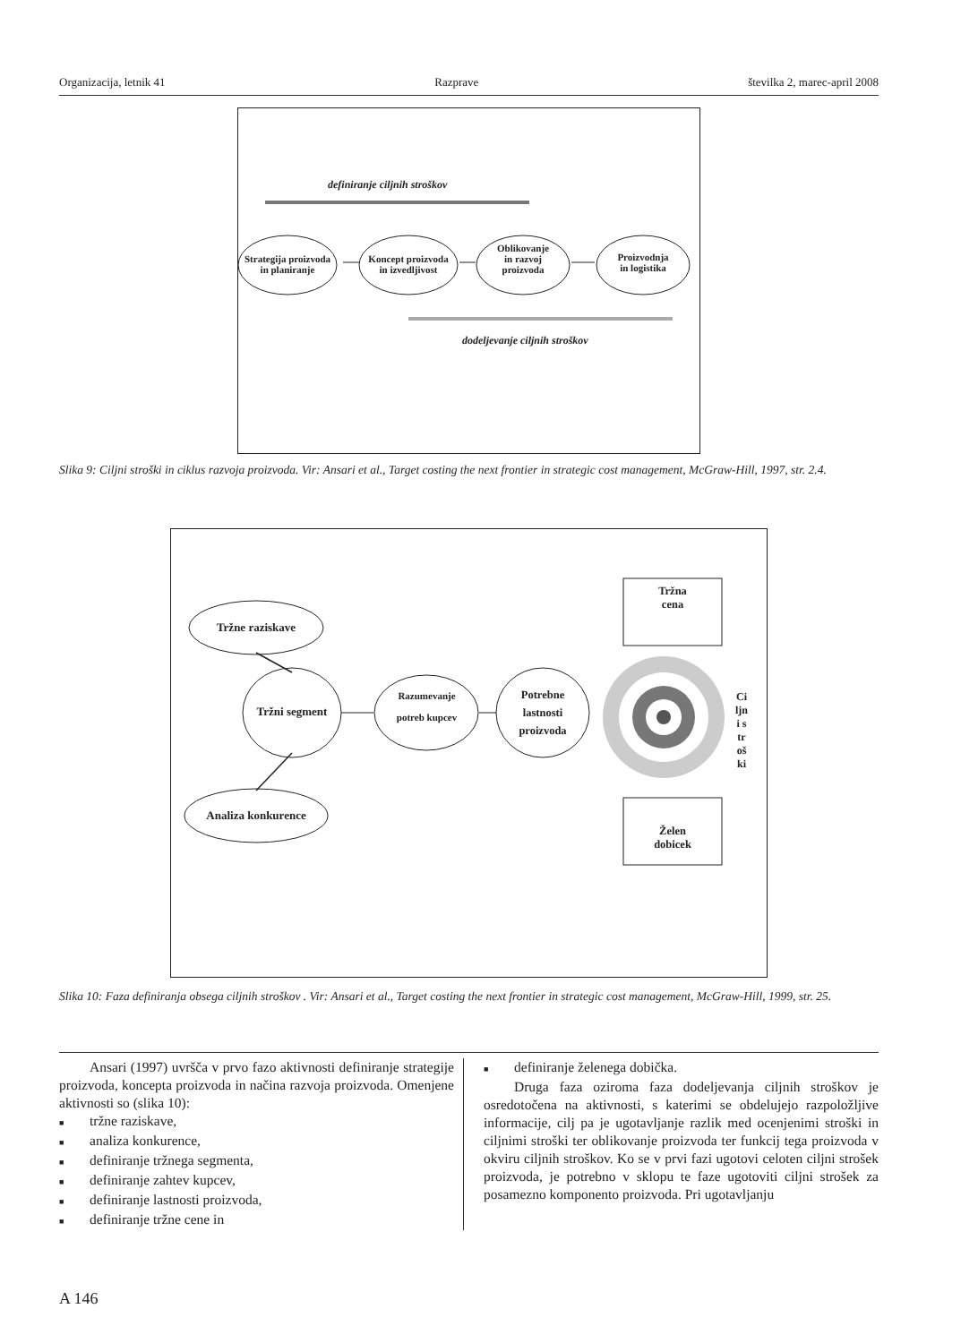Organizacija, letnik 41 Razprave številka 2, marec-april 2008
definiranje ciljnih stroškov
Strategija proizvoda
in planiranje
Koncept proizvoda
in izvedljivost
Oblikovanje
in razvoj
proizvoda
Proizvodnja
in logistika
dodeljevanje ciljnih stroškov
Slika 9: Ciljni stroški in ciklus razvoja proizvoda. Vir: Ansari et al., Target costing the next frontier in strategic cost management, McGraw-Hill, 1997, str. 2.4.
Tržne raziskave
Tržni segment
Analiza konkurence
Razumevanje
potreb kupcev
Potrebne
lastnosti
proizvoda
Tržna
cena
Želen
dobicek
Ciljni stroški
Slika 10: Faza definiranja obsega ciljnih stroškov . Vir: Ansari et al., Target costing the next frontier in strategic cost management, McGraw-Hill, 1999, str. 25.
Ansari (1997) uvršča v prvo fazo aktivnosti definiranje strategije proizvoda, koncepta proizvoda in načina razvoja proizvoda. Omenjene aktivnosti so (slika 10):
■ tržne raziskave,
■ analiza konkurence,
■ definiranje tržnega segmenta,
■ definiranje zahtev kupcev,
■ definiranje lastnosti proizvoda,
■ definiranje tržne cene in
■ definiranje želenega dobička.
Druga faza oziroma faza dodeljevanja ciljnih stroškov je osredotočena na aktivnosti, s katerimi se obdelujejo razpoložljive informacije, cilj pa je ugotavljanje razlik med ocenjenimi stroški in ciljnimi stroški ter oblikovanje proizvoda ter funkcij tega proizvoda v okviru ciljnih stroškov. Ko se v prvi fazi ugotovi celoten ciljni strošek proizvoda, je potrebno v sklopu te faze ugotoviti ciljni strošek za posamezno komponento proizvoda. Pri ugotavljanju
A 146